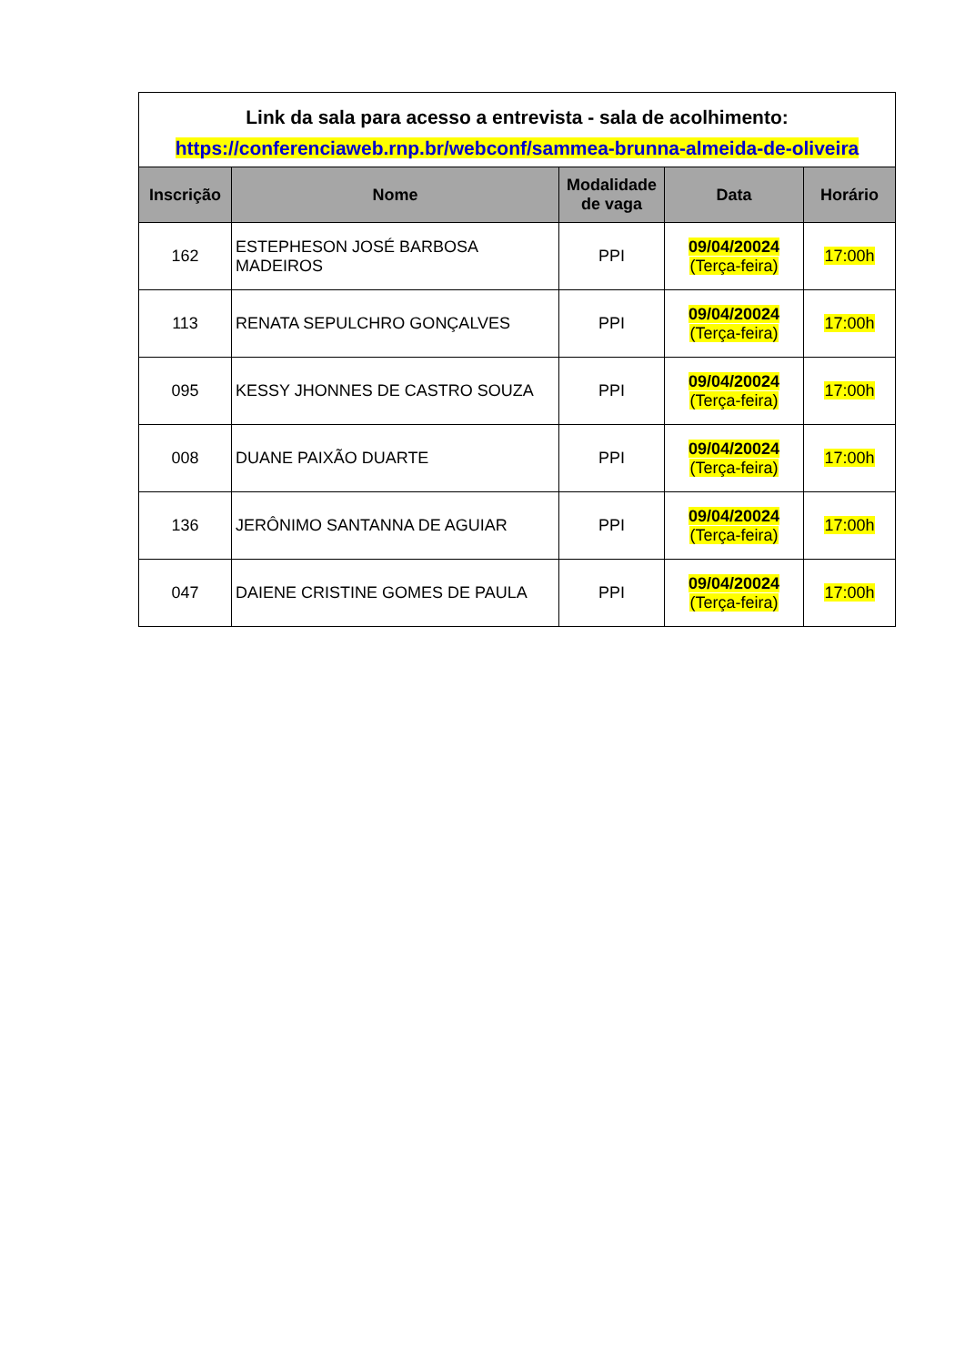| Link da sala para acesso a entrevista - sala de acolhimento: https://conferenciaweb.rnp.br/webconf/sammea-brunna-almeida-de-oliveira | | | | |
| Inscrição | Nome | Modalidade de vaga | Data | Horário |
| 162 | ESTEPHESON JOSÉ BARBOSA MADEIROS | PPI | 09/04/20024 (Terça-feira) | 17:00h |
| 113 | RENATA SEPULCHRO GONÇALVES | PPI | 09/04/20024 (Terça-feira) | 17:00h |
| 095 | KESSY JHONNES DE CASTRO SOUZA | PPI | 09/04/20024 (Terça-feira) | 17:00h |
| 008 | DUANE PAIXÃO DUARTE | PPI | 09/04/20024 (Terça-feira) | 17:00h |
| 136 | JERÔNIMO SANTANNA DE AGUIAR | PPI | 09/04/20024 (Terça-feira) | 17:00h |
| 047 | DAIENE CRISTINE GOMES DE PAULA | PPI | 09/04/20024 (Terça-feira) | 17:00h |